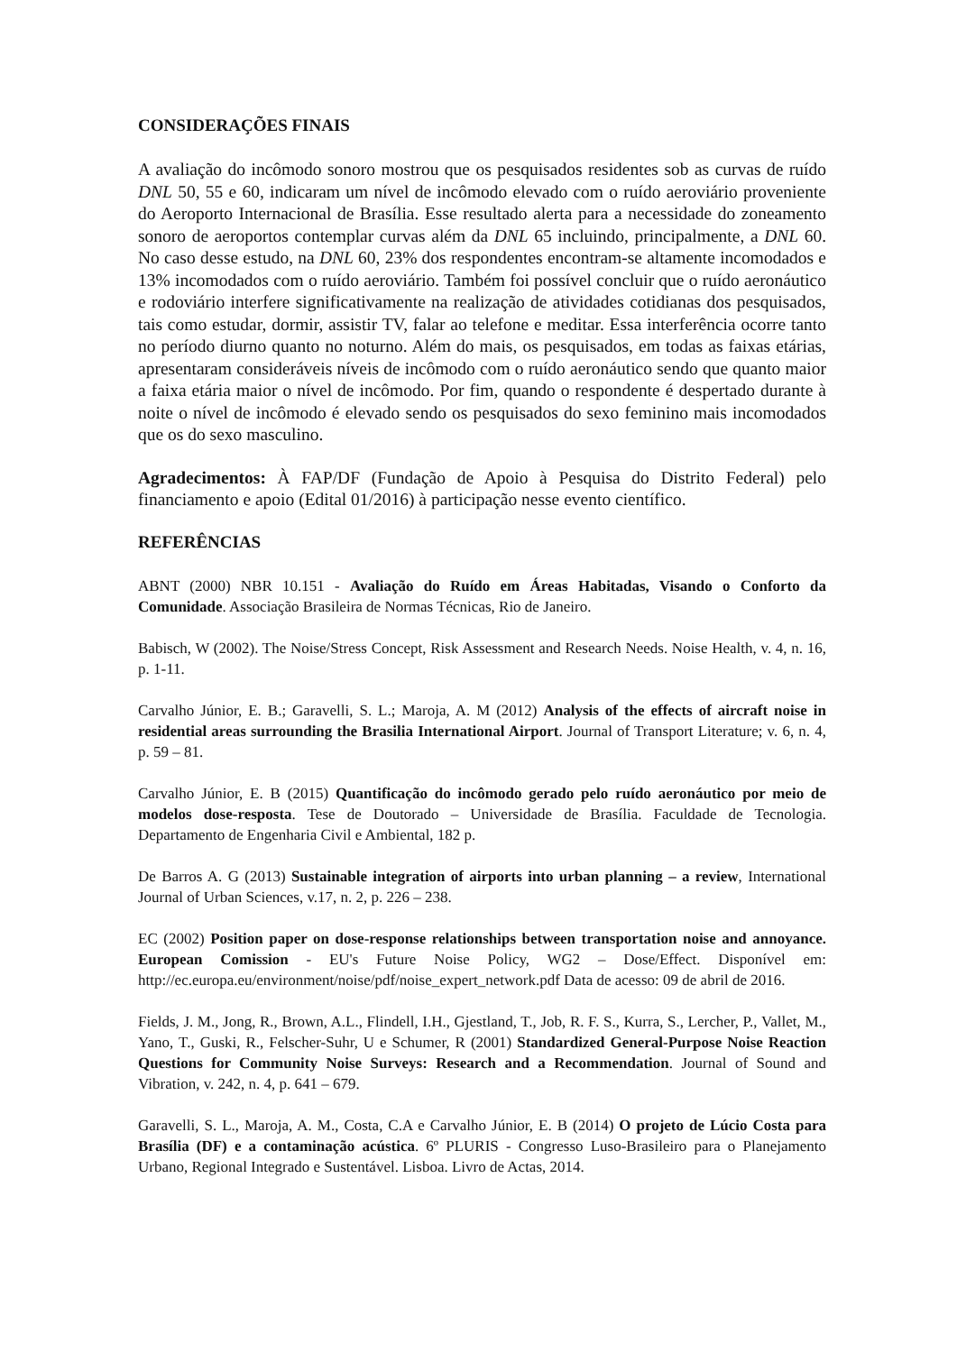CONSIDERAÇÕES FINAIS
A avaliação do incômodo sonoro mostrou que os pesquisados residentes sob as curvas de ruído DNL 50, 55 e 60, indicaram um nível de incômodo elevado com o ruído aeroviário proveniente do Aeroporto Internacional de Brasília. Esse resultado alerta para a necessidade do zoneamento sonoro de aeroportos contemplar curvas além da DNL 65 incluindo, principalmente, a DNL 60. No caso desse estudo, na DNL 60, 23% dos respondentes encontram-se altamente incomodados e 13% incomodados com o ruído aeroviário. Também foi possível concluir que o ruído aeronáutico e rodoviário interfere significativamente na realização de atividades cotidianas dos pesquisados, tais como estudar, dormir, assistir TV, falar ao telefone e meditar. Essa interferência ocorre tanto no período diurno quanto no noturno. Além do mais, os pesquisados, em todas as faixas etárias, apresentaram consideráveis níveis de incômodo com o ruído aeronáutico sendo que quanto maior a faixa etária maior o nível de incômodo. Por fim, quando o respondente é despertado durante à noite o nível de incômodo é elevado sendo os pesquisados do sexo feminino mais incomodados que os do sexo masculino.
Agradecimentos: À FAP/DF (Fundação de Apoio à Pesquisa do Distrito Federal) pelo financiamento e apoio (Edital 01/2016) à participação nesse evento científico.
REFERÊNCIAS
ABNT (2000) NBR 10.151 - Avaliação do Ruído em Áreas Habitadas, Visando o Conforto da Comunidade. Associação Brasileira de Normas Técnicas, Rio de Janeiro.
Babisch, W (2002). The Noise/Stress Concept, Risk Assessment and Research Needs. Noise Health, v. 4, n. 16, p. 1-11.
Carvalho Júnior, E. B.; Garavelli, S. L.; Maroja, A. M (2012) Analysis of the effects of aircraft noise in residential areas surrounding the Brasilia International Airport. Journal of Transport Literature; v. 6, n. 4, p. 59 – 81.
Carvalho Júnior, E. B (2015) Quantificação do incômodo gerado pelo ruído aeronáutico por meio de modelos dose-resposta. Tese de Doutorado – Universidade de Brasília. Faculdade de Tecnologia. Departamento de Engenharia Civil e Ambiental, 182 p.
De Barros A. G (2013) Sustainable integration of airports into urban planning – a review, International Journal of Urban Sciences, v.17, n. 2, p. 226 – 238.
EC (2002) Position paper on dose-response relationships between transportation noise and annoyance. European Comission - EU's Future Noise Policy, WG2 – Dose/Effect. Disponível em: http://ec.europa.eu/environment/noise/pdf/noise_expert_network.pdf Data de acesso: 09 de abril de 2016.
Fields, J. M., Jong, R., Brown, A.L., Flindell, I.H., Gjestland, T., Job, R. F. S., Kurra, S., Lercher, P., Vallet, M., Yano, T., Guski, R., Felscher-Suhr, U e Schumer, R (2001) Standardized General-Purpose Noise Reaction Questions for Community Noise Surveys: Research and a Recommendation. Journal of Sound and Vibration, v. 242, n. 4, p. 641 – 679.
Garavelli, S. L., Maroja, A. M., Costa, C.A e Carvalho Júnior, E. B (2014) O projeto de Lúcio Costa para Brasília (DF) e a contaminação acústica. 6º PLURIS - Congresso Luso-Brasileiro para o Planejamento Urbano, Regional Integrado e Sustentável. Lisboa. Livro de Actas, 2014.